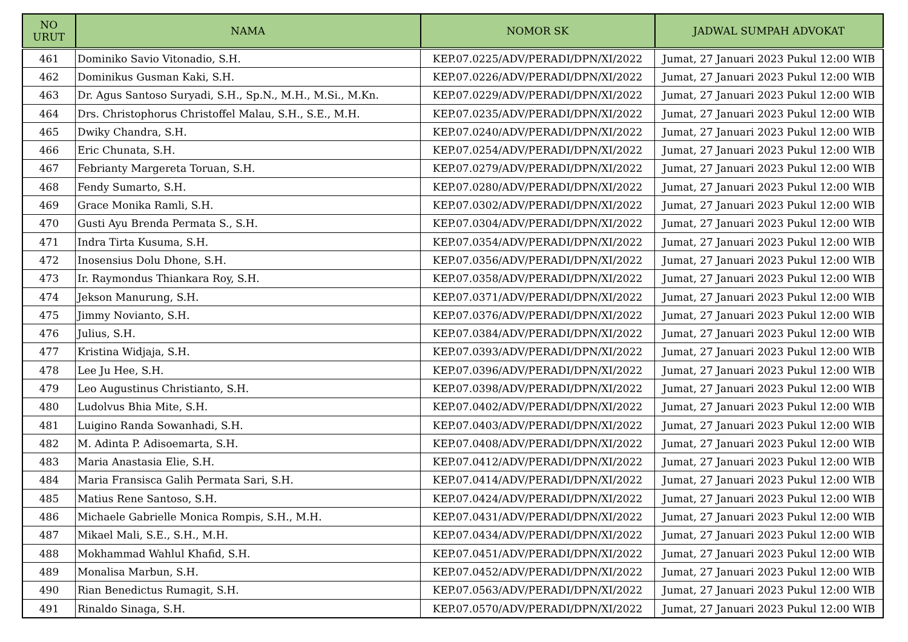| NO URUT | NAMA | NOMOR SK | JADWAL SUMPAH ADVOKAT |
| --- | --- | --- | --- |
| 461 | Dominiko Savio Vitonadio, S.H. | KEP.07.0225/ADV/PERADI/DPN/XI/2022 | Jumat, 27 Januari 2023 Pukul 12:00 WIB |
| 462 | Dominikus Gusman Kaki, S.H. | KEP.07.0226/ADV/PERADI/DPN/XI/2022 | Jumat, 27 Januari 2023 Pukul 12:00 WIB |
| 463 | Dr. Agus Santoso Suryadi, S.H., Sp.N., M.H., M.Si., M.Kn. | KEP.07.0229/ADV/PERADI/DPN/XI/2022 | Jumat, 27 Januari 2023 Pukul 12:00 WIB |
| 464 | Drs. Christophorus Christoffel Malau, S.H., S.E., M.H. | KEP.07.0235/ADV/PERADI/DPN/XI/2022 | Jumat, 27 Januari 2023 Pukul 12:00 WIB |
| 465 | Dwiky Chandra, S.H. | KEP.07.0240/ADV/PERADI/DPN/XI/2022 | Jumat, 27 Januari 2023 Pukul 12:00 WIB |
| 466 | Eric Chunata, S.H. | KEP.07.0254/ADV/PERADI/DPN/XI/2022 | Jumat, 27 Januari 2023 Pukul 12:00 WIB |
| 467 | Febrianty Margereta Toruan, S.H. | KEP.07.0279/ADV/PERADI/DPN/XI/2022 | Jumat, 27 Januari 2023 Pukul 12:00 WIB |
| 468 | Fendy Sumarto, S.H. | KEP.07.0280/ADV/PERADI/DPN/XI/2022 | Jumat, 27 Januari 2023 Pukul 12:00 WIB |
| 469 | Grace Monika Ramli, S.H. | KEP.07.0302/ADV/PERADI/DPN/XI/2022 | Jumat, 27 Januari 2023 Pukul 12:00 WIB |
| 470 | Gusti Ayu Brenda Permata S., S.H. | KEP.07.0304/ADV/PERADI/DPN/XI/2022 | Jumat, 27 Januari 2023 Pukul 12:00 WIB |
| 471 | Indra Tirta Kusuma, S.H. | KEP.07.0354/ADV/PERADI/DPN/XI/2022 | Jumat, 27 Januari 2023 Pukul 12:00 WIB |
| 472 | Inosensius Dolu Dhone, S.H. | KEP.07.0356/ADV/PERADI/DPN/XI/2022 | Jumat, 27 Januari 2023 Pukul 12:00 WIB |
| 473 | Ir. Raymondus Thiankara Roy, S.H. | KEP.07.0358/ADV/PERADI/DPN/XI/2022 | Jumat, 27 Januari 2023 Pukul 12:00 WIB |
| 474 | Jekson Manurung, S.H. | KEP.07.0371/ADV/PERADI/DPN/XI/2022 | Jumat, 27 Januari 2023 Pukul 12:00 WIB |
| 475 | Jimmy Novianto, S.H. | KEP.07.0376/ADV/PERADI/DPN/XI/2022 | Jumat, 27 Januari 2023 Pukul 12:00 WIB |
| 476 | Julius, S.H. | KEP.07.0384/ADV/PERADI/DPN/XI/2022 | Jumat, 27 Januari 2023 Pukul 12:00 WIB |
| 477 | Kristina Widjaja, S.H. | KEP.07.0393/ADV/PERADI/DPN/XI/2022 | Jumat, 27 Januari 2023 Pukul 12:00 WIB |
| 478 | Lee Ju Hee, S.H. | KEP.07.0396/ADV/PERADI/DPN/XI/2022 | Jumat, 27 Januari 2023 Pukul 12:00 WIB |
| 479 | Leo Augustinus Christianto, S.H. | KEP.07.0398/ADV/PERADI/DPN/XI/2022 | Jumat, 27 Januari 2023 Pukul 12:00 WIB |
| 480 | Ludolvus Bhia Mite, S.H. | KEP.07.0402/ADV/PERADI/DPN/XI/2022 | Jumat, 27 Januari 2023 Pukul 12:00 WIB |
| 481 | Luigino Randa Sowanhadi, S.H. | KEP.07.0403/ADV/PERADI/DPN/XI/2022 | Jumat, 27 Januari 2023 Pukul 12:00 WIB |
| 482 | M. Adinta P. Adisoemarta, S.H. | KEP.07.0408/ADV/PERADI/DPN/XI/2022 | Jumat, 27 Januari 2023 Pukul 12:00 WIB |
| 483 | Maria Anastasia Elie, S.H. | KEP.07.0412/ADV/PERADI/DPN/XI/2022 | Jumat, 27 Januari 2023 Pukul 12:00 WIB |
| 484 | Maria Fransisca Galih Permata Sari, S.H. | KEP.07.0414/ADV/PERADI/DPN/XI/2022 | Jumat, 27 Januari 2023 Pukul 12:00 WIB |
| 485 | Matius Rene Santoso, S.H. | KEP.07.0424/ADV/PERADI/DPN/XI/2022 | Jumat, 27 Januari 2023 Pukul 12:00 WIB |
| 486 | Michaele Gabrielle Monica Rompis, S.H., M.H. | KEP.07.0431/ADV/PERADI/DPN/XI/2022 | Jumat, 27 Januari 2023 Pukul 12:00 WIB |
| 487 | Mikael Mali, S.E., S.H., M.H. | KEP.07.0434/ADV/PERADI/DPN/XI/2022 | Jumat, 27 Januari 2023 Pukul 12:00 WIB |
| 488 | Mokhammad Wahlul Khafid, S.H. | KEP.07.0451/ADV/PERADI/DPN/XI/2022 | Jumat, 27 Januari 2023 Pukul 12:00 WIB |
| 489 | Monalisa Marbun, S.H. | KEP.07.0452/ADV/PERADI/DPN/XI/2022 | Jumat, 27 Januari 2023 Pukul 12:00 WIB |
| 490 | Rian Benedictus Rumagit, S.H. | KEP.07.0563/ADV/PERADI/DPN/XI/2022 | Jumat, 27 Januari 2023 Pukul 12:00 WIB |
| 491 | Rinaldo Sinaga, S.H. | KEP.07.0570/ADV/PERADI/DPN/XI/2022 | Jumat, 27 Januari 2023 Pukul 12:00 WIB |